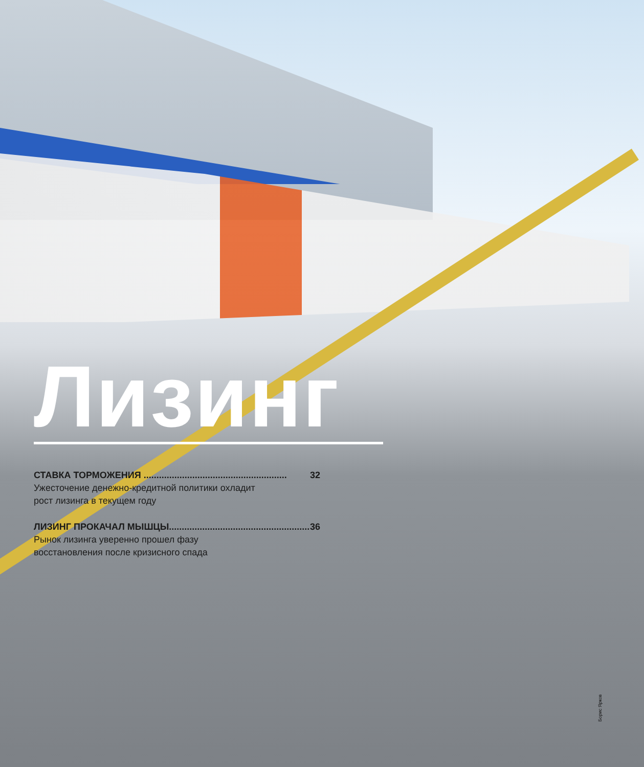Лизинг
СТАВКА ТОРМОЖЕНИЯ ........................................................ 32
Ужесточение денежно-кредитной политики охладит
рост лизинга в текущем году
ЛИЗИНГ ПРОКАЧАЛ МЫШЦЫ........................................................ 36
Рынок лизинга уверенно прошел фазу
восстановления после кризисного спада
Борис Ярков